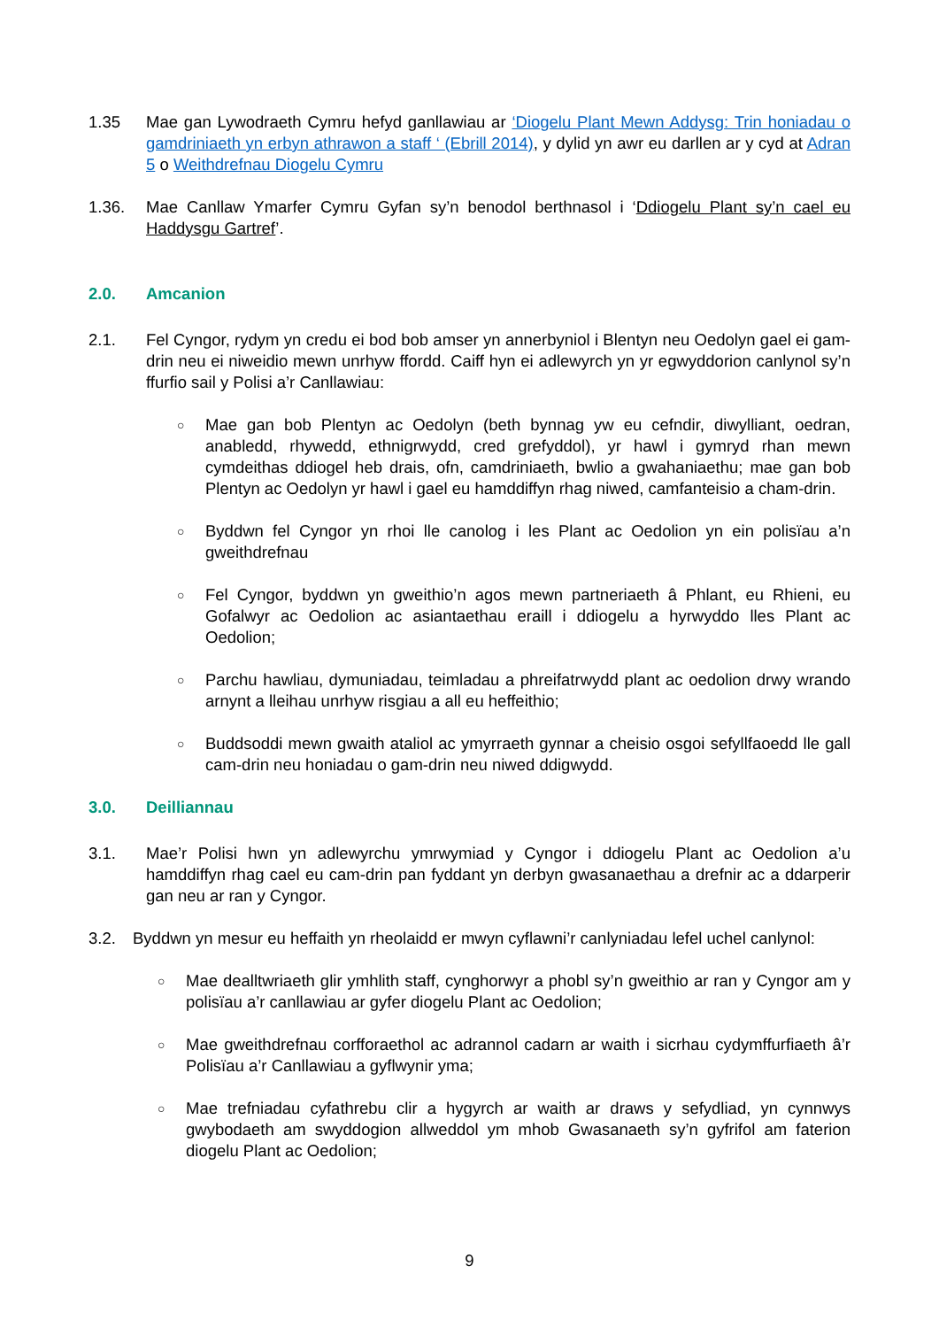1.35 Mae gan Lywodraeth Cymru hefyd ganllawiau ar ‘Diogelu Plant Mewn Addysg: Trin honiadau o gamdriniaeth yn erbyn athrawon a staff ‘ (Ebrill 2014), y dylid yn awr eu darllen ar y cyd at Adran 5 o Weithdrefnau Diogelu Cymru
1.36. Mae Canllaw Ymarfer Cymru Gyfan sy’n benodol berthnasol i ‘Ddiogelu Plant sy’n cael eu Haddysgu Gartref’.
2.0. Amcanion
2.1. Fel Cyngor, rydym yn credu ei bod bob amser yn annerbyniol i Blentyn neu Oedolyn gael ei gam-drin neu ei niweidio mewn unrhyw ffordd. Caiff hyn ei adlewyrch yn yr egwyddorion canlynol sy’n ffurfio sail y Polisi a’r Canllawiau:
○ Mae gan bob Plentyn ac Oedolyn (beth bynnag yw eu cefndir, diwylliant, oedran, anabledd, rhywedd, ethnigrwydd, cred grefyddol), yr hawl i gymryd rhan mewn cymdeithas ddiogel heb drais, ofn, camdriniaeth, bwlio a gwahaniaethu; mae gan bob Plentyn ac Oedolyn yr hawl i gael eu hamddiffyn rhag niwed, camfanteisio a cham-drin.
○ Byddwn fel Cyngor yn rhoi lle canolog i les Plant ac Oedolion yn ein polisïau a’n gweithdrefnau
○ Fel Cyngor, byddwn yn gweithio’n agos mewn partneriaeth â Phlant, eu Rhieni, eu Gofalwyr ac Oedolion ac asiantaethau eraill i ddiogelu a hyrwyddo lles Plant ac Oedolion;
○ Parchu hawliau, dymuniadau, teimladau a phreifatrwydd plant ac oedolion drwy wrando arnynt a lleihau unrhyw risgiau a all eu heffeithio;
○ Buddsoddi mewn gwaith ataliol ac ymyrraeth gynnar a cheisio osgoi sefyllfaoedd lle gall cam-drin neu honiadau o gam-drin neu niwed ddigwydd.
3.0. Deilliannau
3.1. Mae’r Polisi hwn yn adlewyrchu ymrwymiad y Cyngor i ddiogelu Plant ac Oedolion a’u hamddiffyn rhag cael eu cam-drin pan fyddant yn derbyn gwasanaethau a drefnir ac a ddarperir gan neu ar ran y Cyngor.
3.2. Byddwn yn mesur eu heffaith yn rheolaidd er mwyn cyflawni’r canlyniadau lefel uchel canlynol:
○ Mae dealltwriaeth glir ymhlith staff, cynghorwyr a phobl sy’n gweithio ar ran y Cyngor am y polisïau a’r canllawiau ar gyfer diogelu Plant ac Oedolion;
○ Mae gweithdrefnau corfforaethol ac adrannol cadarn ar waith i sicrhau cydymffurfiaeth â’r Polisïau a’r Canllawiau a gyflwynir yma;
○ Mae trefniadau cyfathrebu clir a hygyrch ar waith ar draws y sefydliad, yn cynnwys gwybodaeth am swyddogion allweddol ym mhob Gwasanaeth sy’n gyfrifol am faterion diogelu Plant ac Oedolion;
9